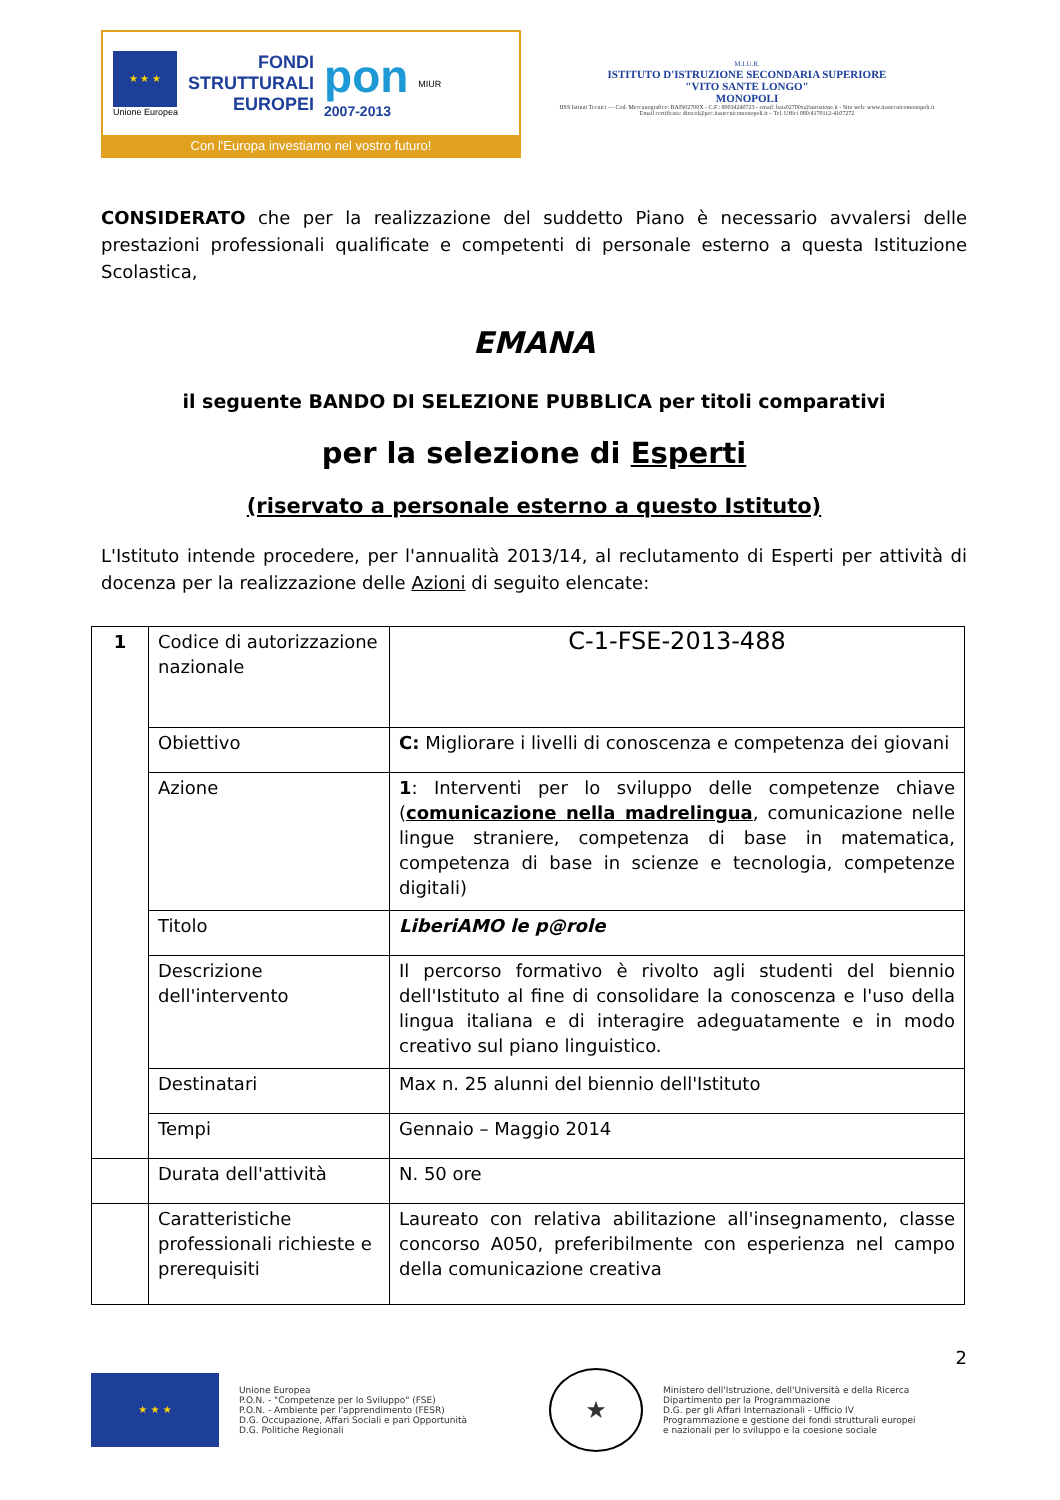★ ★ ★
Unione Europea
FONDI
STRUTTURALI
EUROPEI
pon
2007-2013
MIUR
Con l'Europa investiamo nel vostro futuro!
M.I.U.R.
ISTITUTO D'ISTRUZIONE SECONDARIA SUPERIORE
"VITO SANTE LONGO"
MONOPOLI
IISS Istituti Tecnici — Cod. Meccanografico: BAIS02700X - C.F.: 80034240723 - email: bais02700x@istruzione.it - Sito web: www.iisstecnicomonopoli.it
Email certificata: dirscol@pec.iisstecnicomonopoli.it – Tel. Uffici 080/4170112-4107272
CONSIDERATO che per la realizzazione del suddetto Piano è necessario avvalersi delle prestazioni professionali qualificate e competenti di personale esterno a questa Istituzione Scolastica,
EMANA
il seguente BANDO DI SELEZIONE PUBBLICA per titoli comparativi
per la selezione di Esperti
(riservato a personale esterno a questo Istituto)
L'Istituto intende procedere, per l'annualità 2013/14, al reclutamento di Esperti per attività di docenza per la realizzazione delle Azioni di seguito elencate:
| 1 | Codice di autorizzazione nazionale | C-1-FSE-2013-488 |
| | Obiettivo | C: Migliorare i livelli di conoscenza e competenza dei giovani |
| | Azione | 1 : Interventi per lo sviluppo delle competenze chiave ( comunicazione nella madrelingua , comunicazione nelle lingue straniere, competenza di base in matematica, competenza di base in scienze e tecnologia, competenze digitali) |
| | Titolo | LiberiAMO le p@role |
| | Descrizione dell'intervento | Il percorso formativo è rivolto agli studenti del biennio dell'Istituto al fine di consolidare la conoscenza e l'uso della lingua italiana e di interagire adeguatamente e in modo creativo sul piano linguistico. |
| | Destinatari | Max n. 25 alunni del biennio dell'Istituto |
| | Tempi | Gennaio – Maggio 2014 |
| | Durata dell'attività | N. 50 ore |
| | Caratteristiche professionali richieste e prerequisiti | Laureato con relativa abilitazione all'insegnamento, classe concorso A050, preferibilmente con esperienza nel campo della comunicazione creativa |
2
★ ★ ★
Unione Europea
P.O.N. - "Competenze per lo Sviluppo" (FSE)
P.O.N. - Ambiente per l'apprendimento (FESR)
D.G. Occupazione, Affari Sociali e pari Opportunità
D.G. Politiche Regionali
★
Ministero dell'Istruzione, dell'Università e della Ricerca
Dipartimento per la Programmazione
D.G. per gli Affari Internazionali - Ufficio IV
Programmazione e gestione dei fondi strutturali europei
e nazionali per lo sviluppo e la coesione sociale